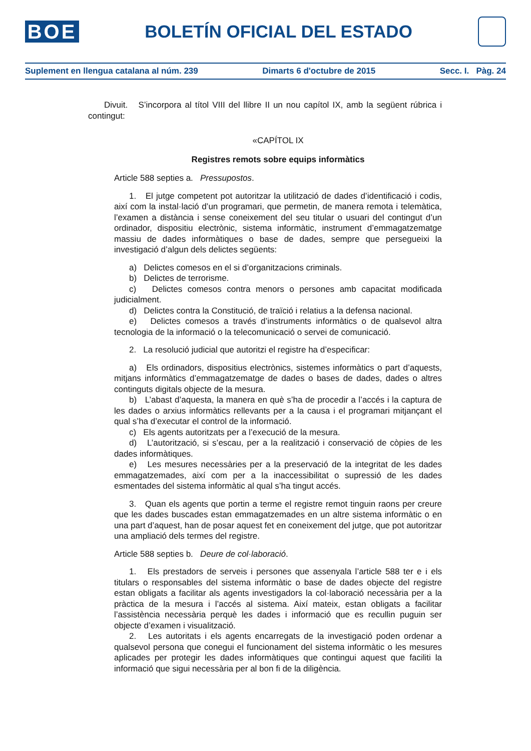BOE
BOLETÍN OFICIAL DEL ESTADO
Suplement en llengua catalana al núm. 239 Dimarts 6 d'octubre de 2015 Secc. I. Pàg. 24
Divuit. S’incorpora al títol VIII del llibre II un nou capítol IX, amb la següent rúbrica i contingut:
«CAPÍTOL IX
Registres remots sobre equips informàtics
Article 588 septies a. Pressupostos.
1. El jutge competent pot autoritzar la utilització de dades d’identificació i codis, així com la instal·lació d’un programari, que permetin, de manera remota i telemàtica, l’examen a distància i sense coneixement del seu titular o usuari del contingut d’un ordinador, dispositiu electrònic, sistema informàtic, instrument d’emmagatzematge massiu de dades informàtiques o base de dades, sempre que persegueixi la investigació d’algun dels delictes següents:
a) Delictes comesos en el si d’organitzacions criminals.
b) Delictes de terrorisme.
c) Delictes comesos contra menors o persones amb capacitat modificada judicialment.
d) Delictes contra la Constitució, de traïció i relatius a la defensa nacional.
e) Delictes comesos a través d’instruments informàtics o de qualsevol altra tecnologia de la informació o la telecomunicació o servei de comunicació.
2. La resolució judicial que autoritzi el registre ha d’especificar:
a) Els ordinadors, dispositius electrònics, sistemes informàtics o part d’aquests, mitjans informàtics d’emmagatzematge de dades o bases de dades, dades o altres continguts digitals objecte de la mesura.
b) L’abast d’aquesta, la manera en què s’ha de procedir a l’accés i la captura de les dades o arxius informàtics rellevants per a la causa i el programari mitjançant el qual s’ha d’executar el control de la informació.
c) Els agents autoritzats per a l’execució de la mesura.
d) L’autorització, si s’escau, per a la realització i conservació de còpies de les dades informàtiques.
e) Les mesures necessàries per a la preservació de la integritat de les dades emmagatzemades, així com per a la inaccessibilitat o supressió de les dades esmentades del sistema informàtic al qual s’ha tingut accés.
3. Quan els agents que portin a terme el registre remot tinguin raons per creure que les dades buscades estan emmagatzemades en un altre sistema informàtic o en una part d’aquest, han de posar aquest fet en coneixement del jutge, que pot autoritzar una ampliació dels termes del registre.
Article 588 septies b. Deure de col·laboració.
1. Els prestadors de serveis i persones que assenyala l’article 588 ter e i els titulars o responsables del sistema informàtic o base de dades objecte del registre estan obligats a facilitar als agents investigadors la col·laboració necessària per a la pràctica de la mesura i l’accés al sistema. Així mateix, estan obligats a facilitar l’assistència necessària perquè les dades i informació que es recullin puguin ser objecte d’examen i visualització.
2. Les autoritats i els agents encarregats de la investigació poden ordenar a qualsevol persona que conegui el funcionament del sistema informàtic o les mesures aplicades per protegir les dades informàtiques que contingui aquest que faciliti la informació que sigui necessària per al bon fi de la diligència.